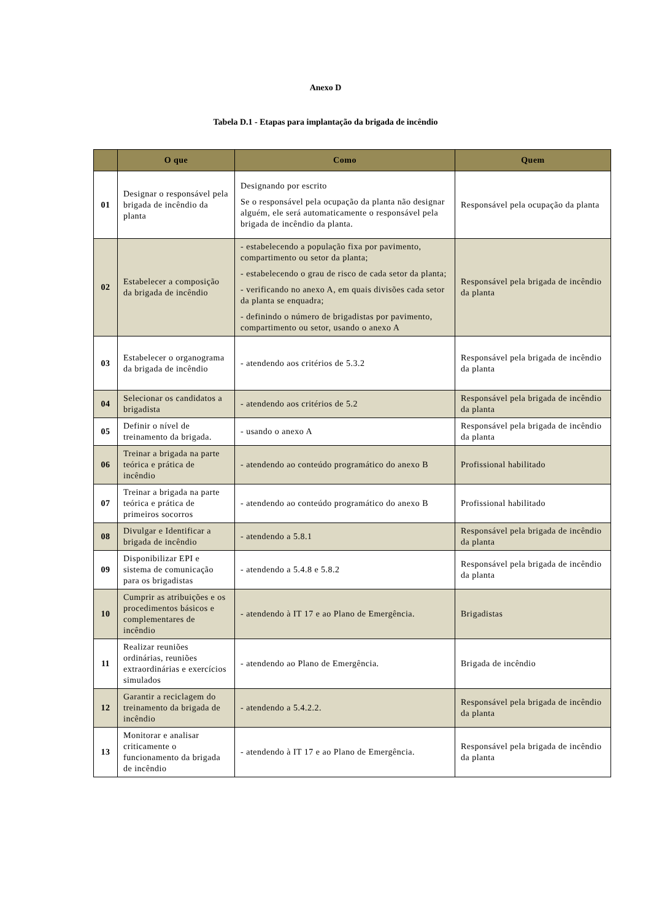Anexo D
Tabela D.1 - Etapas para implantação da brigada de incêndio
| | O que | Como | Quem |
| --- | --- | --- | --- |
| 01 | Designar o responsável pela brigada de incêndio da planta | Designando por escrito Se o responsável pela ocupação da planta não designar alguém, ele será automaticamente o responsável pela brigada de incêndio da planta. | Responsável pela ocupação da planta |
| 02 | Estabelecer a composição da brigada de incêndio | - estabelecendo a população fixa por pavimento, compartimento ou setor da planta; - estabelecendo o grau de risco de cada setor da planta; - verificando no anexo A, em quais divisões cada setor da planta se enquadra; - definindo o número de brigadistas por pavimento, compartimento ou setor, usando o anexo A | Responsável pela brigada de incêndio da planta |
| 03 | Estabelecer o organograma da brigada de incêndio | - atendendo aos critérios de 5.3.2 | Responsável pela brigada de incêndio da planta |
| 04 | Selecionar os candidatos a brigadista | - atendendo aos critérios de 5.2 | Responsável pela brigada de incêndio da planta |
| 05 | Definir o nível de treinamento da brigada. | - usando o anexo A | Responsável pela brigada de incêndio da planta |
| 06 | Treinar a brigada na parte teórica e prática de incêndio | - atendendo ao conteúdo programático do anexo B | Profissional habilitado |
| 07 | Treinar a brigada na parte teórica e prática de primeiros socorros | - atendendo ao conteúdo programático do anexo B | Profissional habilitado |
| 08 | Divulgar e Identificar a brigada de incêndio | - atendendo a 5.8.1 | Responsável pela brigada de incêndio da planta |
| 09 | Disponibilizar EPI e sistema de comunicação para os brigadistas | - atendendo a 5.4.8 e 5.8.2 | Responsável pela brigada de incêndio da planta |
| 10 | Cumprir as atribuições e os procedimentos básicos e complementares de incêndio | - atendendo à IT 17 e ao Plano de Emergência. | Brigadistas |
| 11 | Realizar reuniões ordinárias, reuniões extraordinárias e exercícios simulados | - atendendo ao Plano de Emergência. | Brigada de incêndio |
| 12 | Garantir a reciclagem do treinamento da brigada de incêndio | - atendendo a 5.4.2.2. | Responsável pela brigada de incêndio da planta |
| 13 | Monitorar e analisar criticamente o funcionamento da brigada de incêndio | - atendendo à IT 17 e ao Plano de Emergência. | Responsável pela brigada de incêndio da planta |